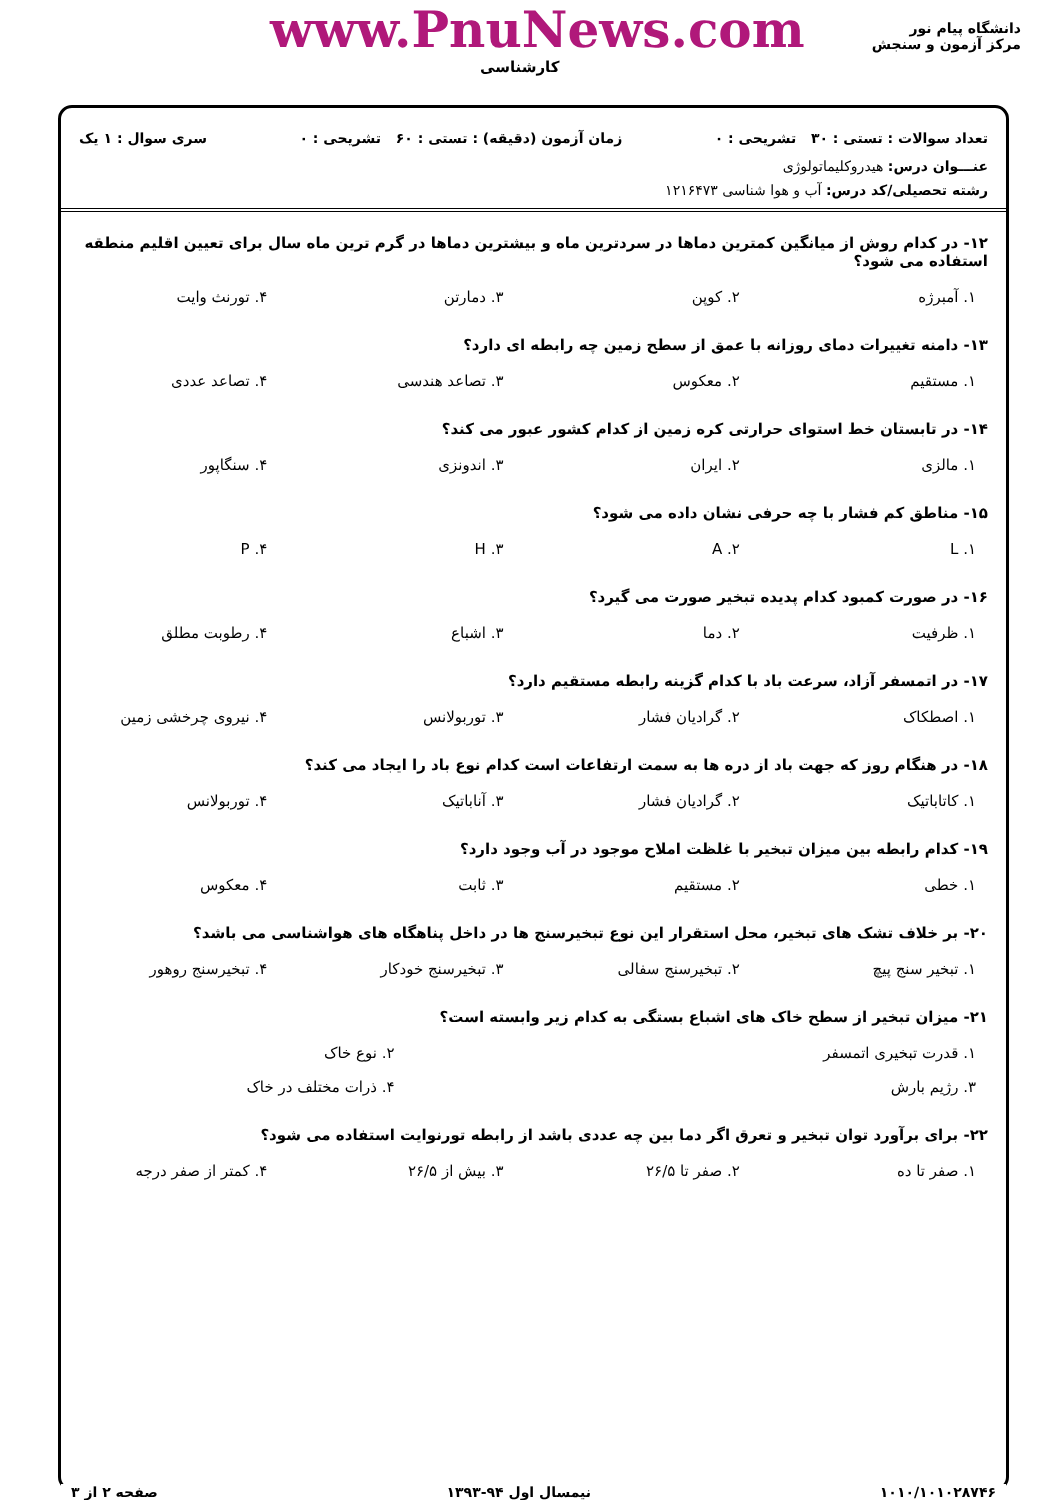دانشگاه پیام نور
مرکز آزمون و سنجش
www.PnuNews.com
کارشناسی
تعداد سوالات : تستی : ۳۰ تشریحی : ۰ زمان آزمون (دقیقه) : تستی : ۶۰ تشریحی : ۰ سری سوال : ۱ یک
عنـــوان درس: هیدروکلیماتولوژی
رشته تحصیلی/کد درس: آب و هوا شناسی ۱۲۱۶۴۷۳
۱۲- در کدام روش از میانگین کمترین دماها در سردترین ماه و بیشترین دماها در گرم ترین ماه سال برای تعیین اقلیم منطقه استفاده می شود؟
| ۱. آمبرژه | ۲. کوپن | ۳. دمارتن | ۴. تورنث وایت |
۱۳- دامنه تغییرات دمای روزانه با عمق از سطح زمین چه رابطه ای دارد؟
| ۱. مستقیم | ۲. معکوس | ۳. تصاعد هندسی | ۴. تصاعد عددی |
۱۴- در تابستان خط استوای حرارتی کره زمین از کدام کشور عبور می کند؟
| ۱. مالزی | ۲. ایران | ۳. اندونزی | ۴. سنگاپور |
۱۵- مناطق کم فشار با چه حرفی نشان داده می شود؟
| ۱. L | ۲. A | ۳. H | ۴. P |
۱۶- در صورت کمبود کدام پدیده تبخیر صورت می گیرد؟
| ۱. ظرفیت | ۲. دما | ۳. اشباع | ۴. رطوبت مطلق |
۱۷- در اتمسفر آزاد، سرعت باد با کدام گزینه رابطه مستقیم دارد؟
| ۱. اصطکاک | ۲. گرادیان فشار | ۳. توربولانس | ۴. نیروی چرخشی زمین |
۱۸- در هنگام روز که جهت باد از دره ها به سمت ارتفاعات است کدام نوع باد را ایجاد می کند؟
| ۱. کاتاباتیک | ۲. گرادیان فشار | ۳. آناباتیک | ۴. توربولانس |
۱۹- کدام رابطه بین میزان تبخیر با غلظت املاح موجود در آب وجود دارد؟
| ۱. خطی | ۲. مستقیم | ۳. ثابت | ۴. معکوس |
۲۰- بر خلاف تشک های تبخیر، محل استقرار این نوع تبخیرسنج ها در داخل پناهگاه های هواشناسی می باشد؟
| ۱. تبخیر سنج پیچ | ۲. تبخیرسنج سفالی | ۳. تبخیرسنج خودکار | ۴. تبخیرسنج روهور |
۲۱- میزان تبخیر از سطح خاک های اشباع بستگی به کدام زیر وابسته است؟
| ۱. قدرت تبخیری اتمسفر | ۲. نوع خاک |
| ۳. رژیم بارش | ۴. ذرات مختلف در خاک |
۲۲- برای برآورد توان تبخیر و تعرق اگر دما بین چه عددی باشد از رابطه تورنوایت استفاده می شود؟
| ۱. صفر تا ده | ۲. صفر تا ۲۶/۵ | ۳. بیش از ۲۶/۵ | ۴. کمتر از صفر درجه |
۱۰۱۰/۱۰۱۰۲۸۷۴۶ نیمسال اول ۹۴-۱۳۹۳ صفحه ۲ از ۳